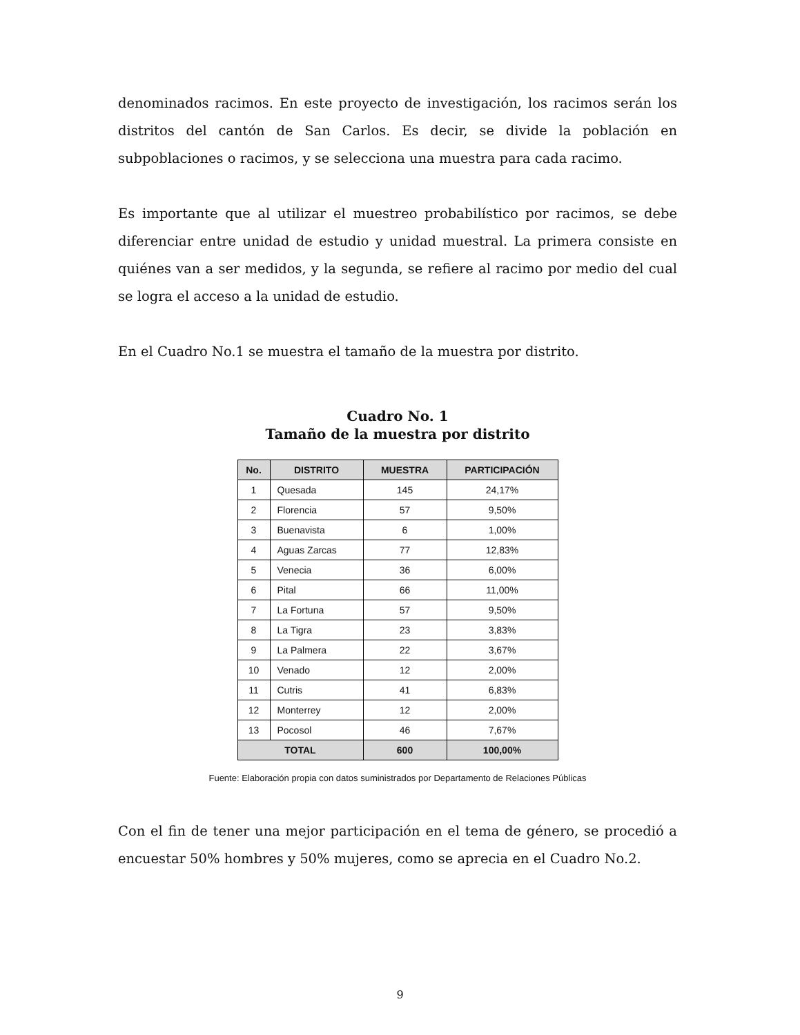denominados racimos. En este proyecto de investigación, los racimos serán los distritos del cantón de San Carlos. Es decir, se divide la población en subpoblaciones o racimos, y se selecciona una muestra para cada racimo.
Es importante que al utilizar el muestreo probabilístico por racimos, se debe diferenciar entre unidad de estudio y unidad muestral. La primera consiste en quiénes van a ser medidos, y la segunda, se refiere al racimo por medio del cual se logra el acceso a la unidad de estudio.
En el Cuadro No.1 se muestra el tamaño de la muestra por distrito.
Cuadro No. 1
Tamaño de la muestra por distrito
| No. | DISTRITO | MUESTRA | PARTICIPACIÓN |
| --- | --- | --- | --- |
| 1 | Quesada | 145 | 24,17% |
| 2 | Florencia | 57 | 9,50% |
| 3 | Buenavista | 6 | 1,00% |
| 4 | Aguas Zarcas | 77 | 12,83% |
| 5 | Venecia | 36 | 6,00% |
| 6 | Pital | 66 | 11,00% |
| 7 | La Fortuna | 57 | 9,50% |
| 8 | La Tigra | 23 | 3,83% |
| 9 | La Palmera | 22 | 3,67% |
| 10 | Venado | 12 | 2,00% |
| 11 | Cutris | 41 | 6,83% |
| 12 | Monterrey | 12 | 2,00% |
| 13 | Pocosol | 46 | 7,67% |
| TOTAL | | 600 | 100,00% |
Fuente: Elaboración propia con datos suministrados por Departamento de Relaciones Públicas
Con el fin de tener una mejor participación en el tema de género, se procedió a encuestar 50% hombres y 50% mujeres, como se aprecia en el Cuadro No.2.
9